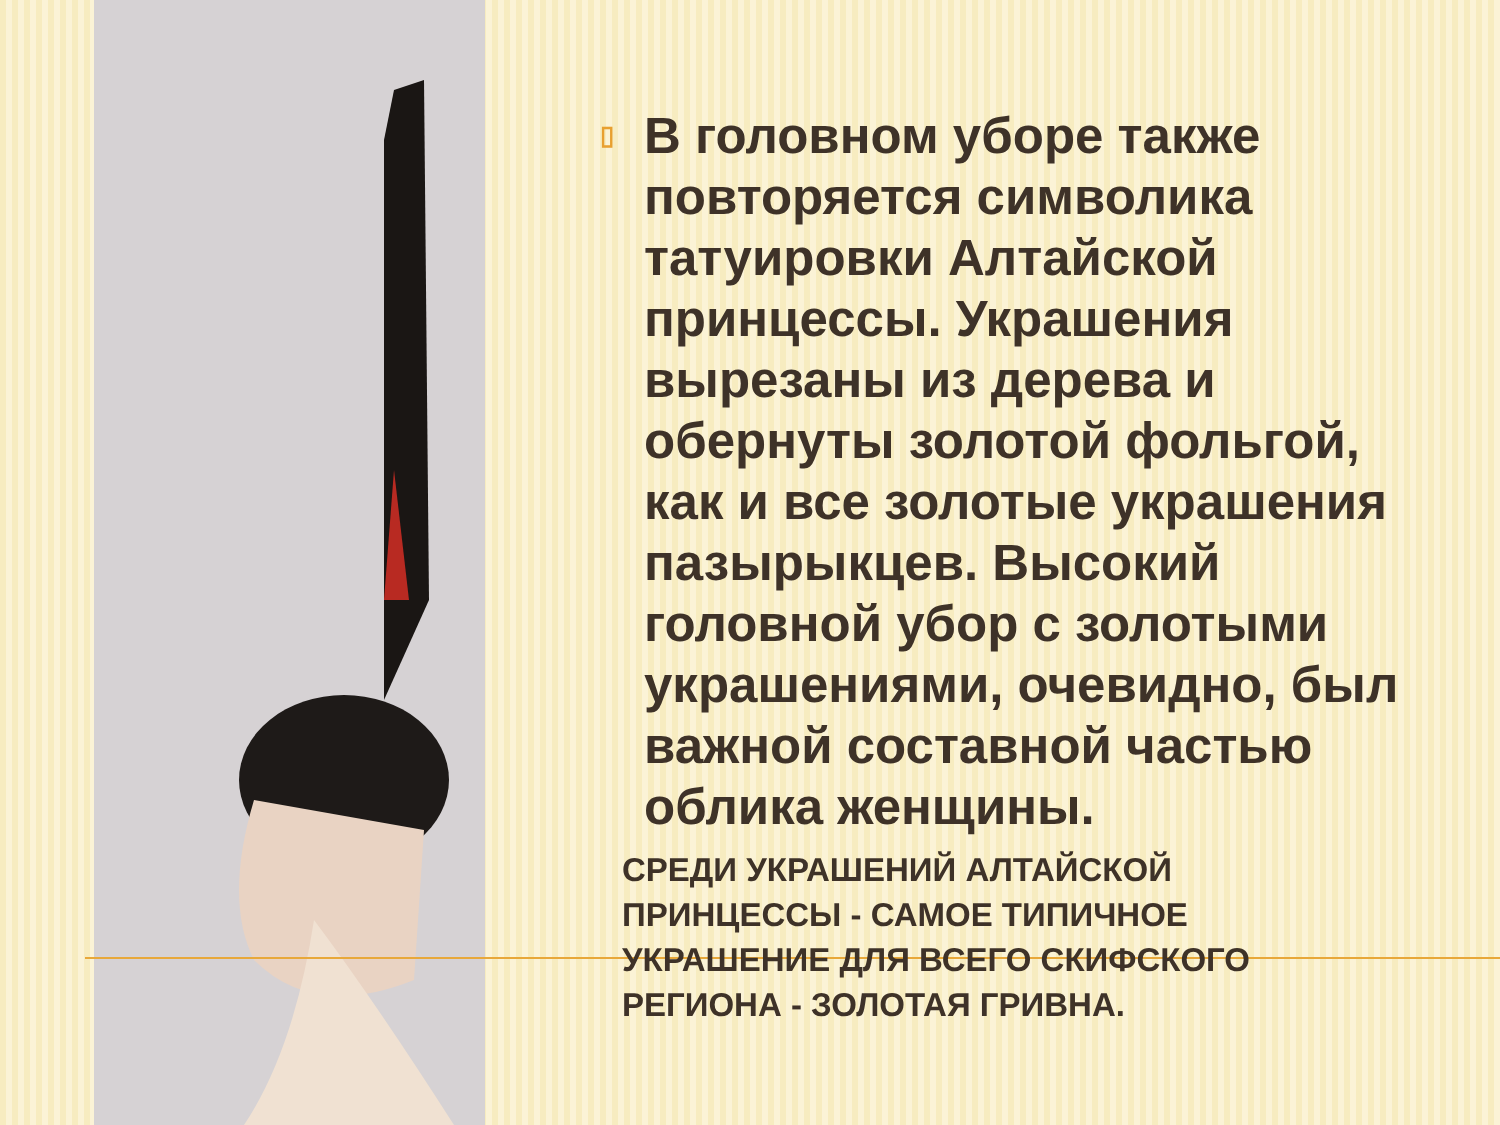▯
В головном уборе также повторяется символика татуировки Алтайской принцессы. Украшения вырезаны из дерева и обернуты золотой фольгой, как и все золотые украшения пазырыкцев. Высокий головной убор с золотыми украшениями, очевидно, был важной составной частью облика женщины.
СРЕДИ УКРАШЕНИЙ АЛТАЙСКОЙ ПРИНЦЕССЫ - САМОЕ ТИПИЧНОЕ УКРАШЕНИЕ ДЛЯ ВСЕГО СКИФСКОГО РЕГИОНА - ЗОЛОТАЯ ГРИВНА.